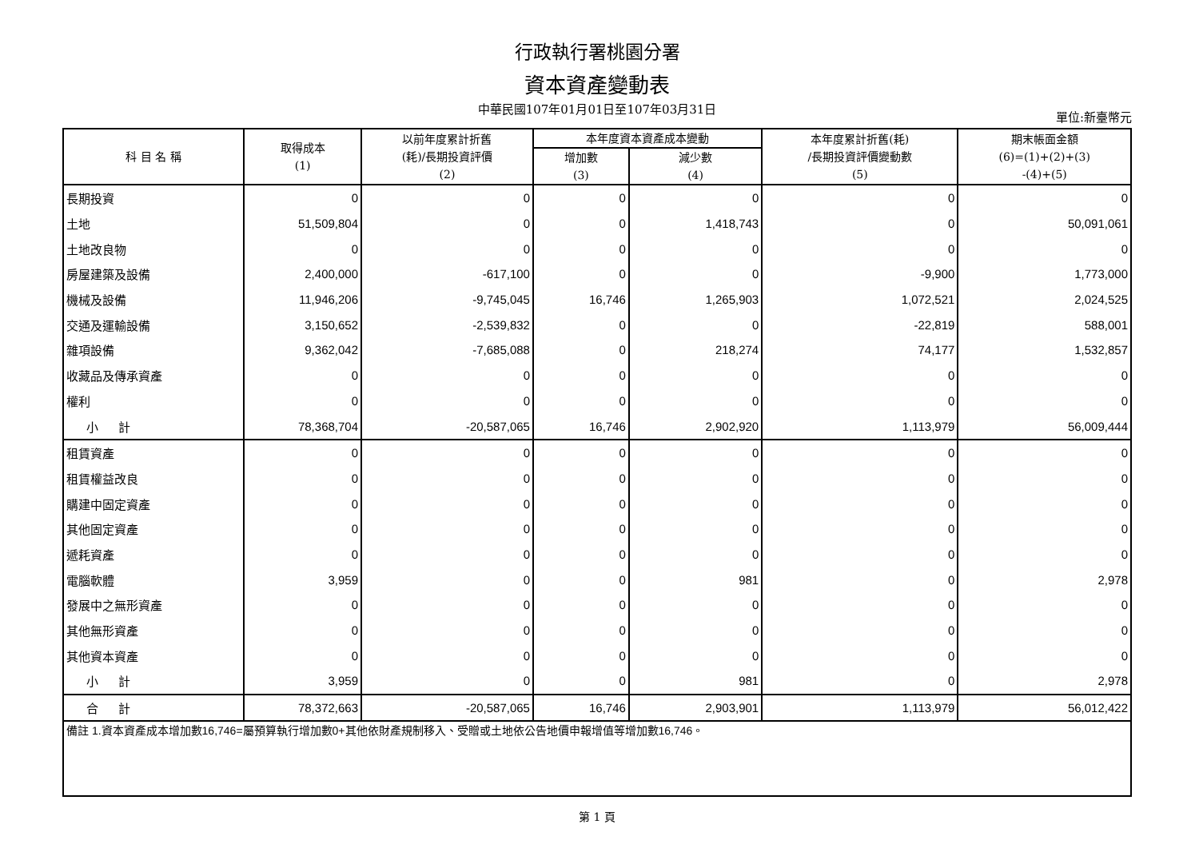行政執行署桃園分署
資本資產變動表
中華民國107年01月01日至107年03月31日 單位:新臺幣元
| 科 目 名 稱 | 取得成本 (1) | 以前年度累計折舊 (耗)/長期投資評價 (2) | 本年度資本資產成本變動 | | 本年度累計折舊(耗) /長期投資評價變動數 (5) | 期末帳面金額 (6)=(1)+(2)+(3) -(4)+(5) |
| --- | --- | --- | --- | --- | --- | --- |
| | | | 增加數 (3) | 減少數 (4) | | |
| 長期投資 | 0 | 0 | 0 | 0 | 0 | 0 |
| 土地 | 51,509,804 | 0 | 0 | 1,418,743 | 0 | 50,091,061 |
| 土地改良物 | 0 | 0 | 0 | 0 | 0 | 0 |
| 房屋建築及設備 | 2,400,000 | -617,100 | 0 | 0 | -9,900 | 1,773,000 |
| 機械及設備 | 11,946,206 | -9,745,045 | 16,746 | 1,265,903 | 1,072,521 | 2,024,525 |
| 交通及運輸設備 | 3,150,652 | -2,539,832 | 0 | 0 | -22,819 | 588,001 |
| 雜項設備 | 9,362,042 | -7,685,088 | 0 | 218,274 | 74,177 | 1,532,857 |
| 收藏品及傳承資產 | 0 | 0 | 0 | 0 | 0 | 0 |
| 權利 | 0 | 0 | 0 | 0 | 0 | 0 |
| 小 計 | 78,368,704 | -20,587,065 | 16,746 | 2,902,920 | 1,113,979 | 56,009,444 |
| 租賃資產 | 0 | 0 | 0 | 0 | 0 | 0 |
| 租賃權益改良 | 0 | 0 | 0 | 0 | 0 | 0 |
| 購建中固定資產 | 0 | 0 | 0 | 0 | 0 | 0 |
| 其他固定資產 | 0 | 0 | 0 | 0 | 0 | 0 |
| 遞耗資產 | 0 | 0 | 0 | 0 | 0 | 0 |
| 電腦軟體 | 3,959 | 0 | 0 | 981 | 0 | 2,978 |
| 發展中之無形資產 | 0 | 0 | 0 | 0 | 0 | 0 |
| 其他無形資產 | 0 | 0 | 0 | 0 | 0 | 0 |
| 其他資本資產 | 0 | 0 | 0 | 0 | 0 | 0 |
| 小 計 | 3,959 | 0 | 0 | 981 | 0 | 2,978 |
| 合 計 | 78,372,663 | -20,587,065 | 16,746 | 2,903,901 | 1,113,979 | 56,012,422 |
| 備註 1.資本資產成本增加數16,746=屬預算執行增加數0+其他依財產規制移入、受贈或土地依公告地價申報增值等增加數16,746。 | | | | | | |
第 1 頁